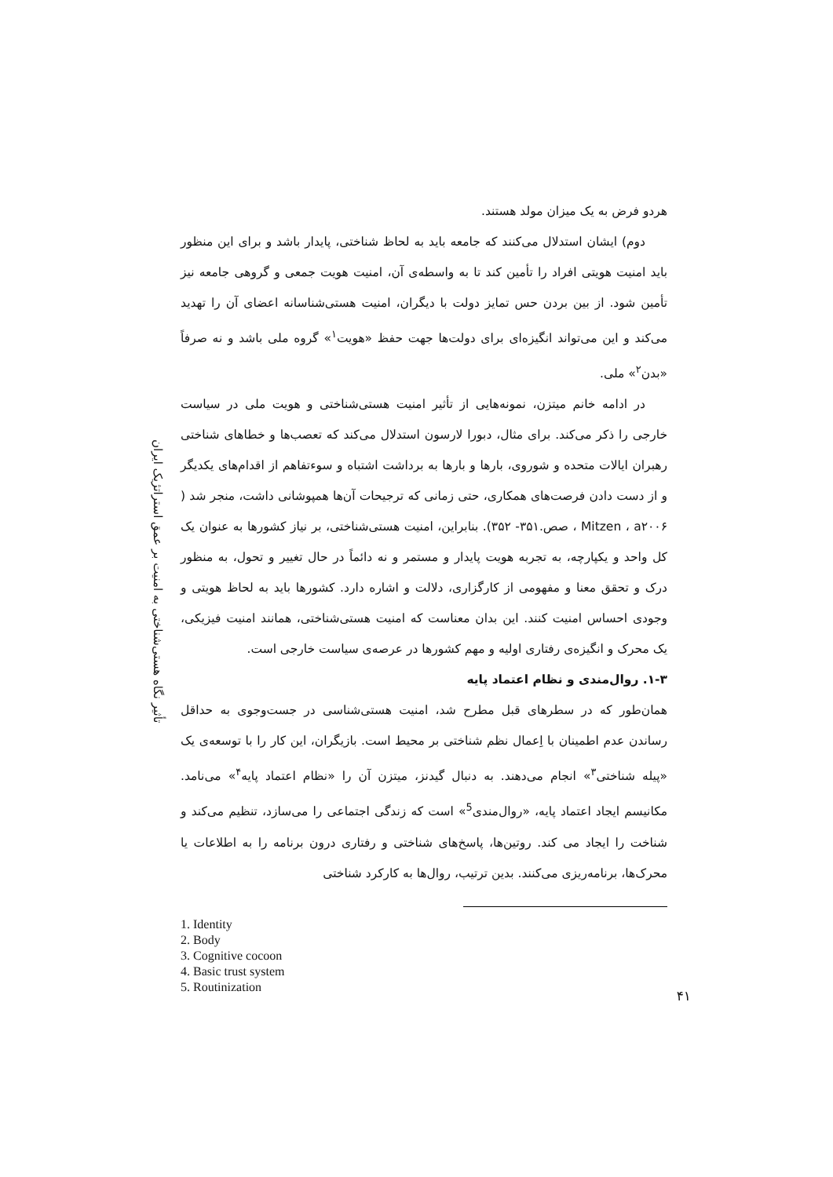تأثیر نگاه هستی‌شناختی به امنیت بر عمق استراتژیک ایران
هردو فرض به یک میزان مولد هستند.
دوم) ایشان استدلال می‌کنند که جامعه باید به لحاظ شناختی، پایدار باشد و برای این منظور باید امنیت هویتی افراد را تأمین کند تا به واسطه‌ی آن، امنیت هویت جمعی و گروهی جامعه نیز تأمین شود. از بین بردن حس تمایز دولت با دیگران، امنیت هستی‌شناسانه اعضای آن را تهدید می‌کند و این می‌تواند انگیزه‌ای برای دولت‌ها جهت حفظ «هویت<sup>۱</sup>» گروه ملی باشد و نه صرفاً «بدن<sup>۲</sup>» ملی.
در ادامه خانم میتزن، نمونه‌هایی از تأثیر امنیت هستی‌شناختی و هویت ملی در سیاست خارجی را ذکر می‌کند. برای مثال، دبورا لارسون استدلال می‌کند که تعصب‌ها و خطاهای شناختی رهبران ایالات متحده و شوروی، بارها و بارها به برداشت اشتباه و سوءتفاهم از اقدام‌های یکدیگر و از دست دادن فرصت‌های همکاری، حتی زمانی که ترجیحات آن‌ها همپوشانی داشت، منجر شد ( Mitzen ، a۲۰۰۶ ، صص.۳۵۱- ۳۵۲). بنابراین، امنیت هستی‌شناختی، بر نیاز کشورها به عنوان یک کل واحد و یکپارچه، به تجربه هویت پایدار و مستمر و نه دائماً در حال تغییر و تحول، به منظور درک و تحقق معنا و مفهومی از کارگزاری، دلالت و اشاره دارد. کشورها باید به لحاظ هویتی و وجودی احساس امنیت کنند. این بدان معناست که امنیت هستی‌شناختی، همانند امنیت فیزیکی، یک محرک و انگیزه‌ی رفتاری اولیه و مهم کشورها در عرصه‌ی سیاست خارجی است.
۱-۳. روال‌مندی و نظام اعتماد پایه
همان‌طور که در سطرهای قبل مطرح شد، امنیت هستی‌شناسی در جست‌وجوی به حداقل رساندن عدم اطمینان با اِعمال نظم شناختی بر محیط است. بازیگران، این کار را با توسعه‌ی یک «پیله شناختی<sup>۳</sup>» انجام می‌دهند. به دنبال گیدنز، میتزن آن را «نظام اعتماد پایه<sup>۴</sup>» می‌نامد. مکانیسم ایجاد اعتماد پایه، «روال‌مندی<sup>5</sup>» است که زندگی اجتماعی را می‌سازد، تنظیم می‌کند و شناخت را ایجاد می کند. روتین‌ها، پاسخ‌های شناختی و رفتاری درون برنامه را به اطلاعات یا محرک‌ها، برنامه‌ریزی می‌کنند. بدین ترتیب، روال‌ها به کارکرد شناختی
1. Identity
2. Body
3. Cognitive cocoon
4. Basic trust system
5. Routinization
۴۱